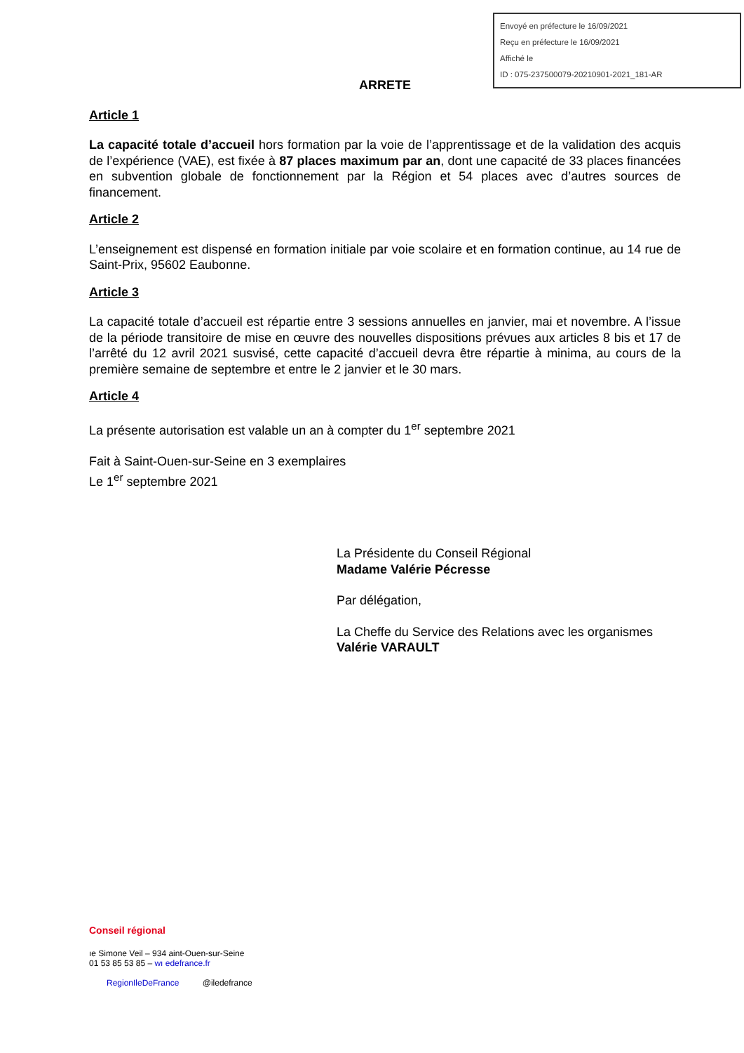Envoyé en préfecture le 16/09/2021
Reçu en préfecture le 16/09/2021
Affiché le
ID : 075-237500079-20210901-2021_181-AR
ARRETE
Article 1
La capacité totale d’accueil hors formation par la voie de l’apprentissage et de la validation des acquis de l’expérience (VAE), est fixée à 87 places maximum par an, dont une capacité de 33 places financées en subvention globale de fonctionnement par la Région et 54 places avec d’autres sources de financement.
Article 2
L’enseignement est dispensé en formation initiale par voie scolaire et en formation continue, au 14 rue de Saint-Prix, 95602 Eaubonne.
Article 3
La capacité totale d’accueil est répartie entre 3 sessions annuelles en janvier, mai et novembre. A l’issue de la période transitoire de mise en œuvre des nouvelles dispositions prévues aux articles 8 bis et 17 de l’arrêté du 12 avril 2021 susvisé, cette capacité d’accueil devra être répartie à minima, au cours de la première semaine de septembre et entre le 2 janvier et le 30 mars.
Article 4
La présente autorisation est valable un an à compter du 1<sup>er</sup> septembre 2021
Fait à Saint-Ouen-sur-Seine en 3 exemplaires
Le 1<sup>er</sup> septembre 2021
La Présidente du Conseil Régional
Madame Valérie Pécresse
Par délégation,
La Cheffe du Service des Relations avec les organismes
Valérie VARAULT
Conseil régional
ıe Simone Veil – 934 aint-Ouen-sur-Seine
01 53 85 53 85 – wı edefrance.fr
RegionIleDeFrance @iledefrance